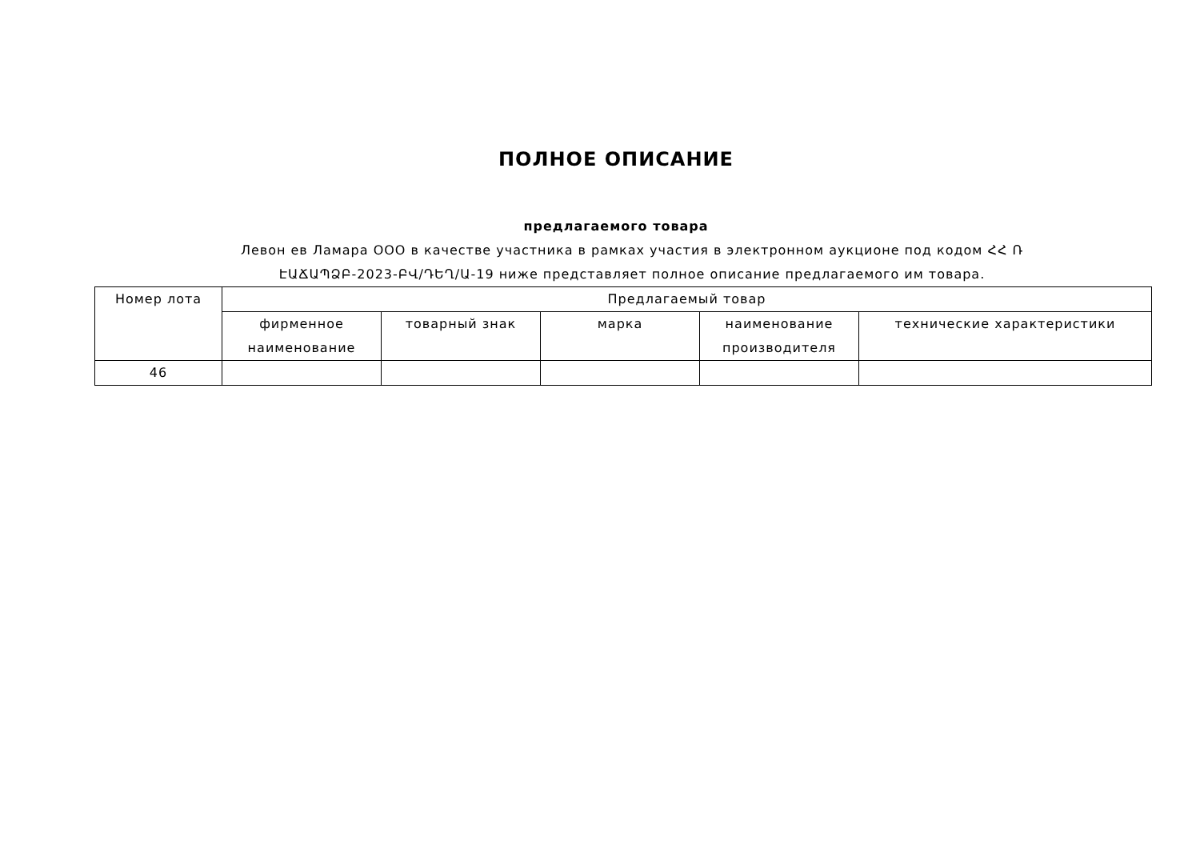ПОЛНОЕ ОПИСАНИЕ
предлагаемого товара
Левон ев Ламара ООО в качестве участника в рамках участия в электронном аукционе под кодом ՀՀ Ռ
ԷԱՃԱՊՁԲ-2023-ԲՎ/ԴԵՂ/Ա-19 ниже представляет полное описание предлагаемого им товара.
| Номер лота | Предлагаемый товар | | | | |
| --- | --- | --- | --- | --- | --- |
| | фирменное наименование | товарный знак | марка | наименование производителя | технические характеристики |
| 46 | | | | | |